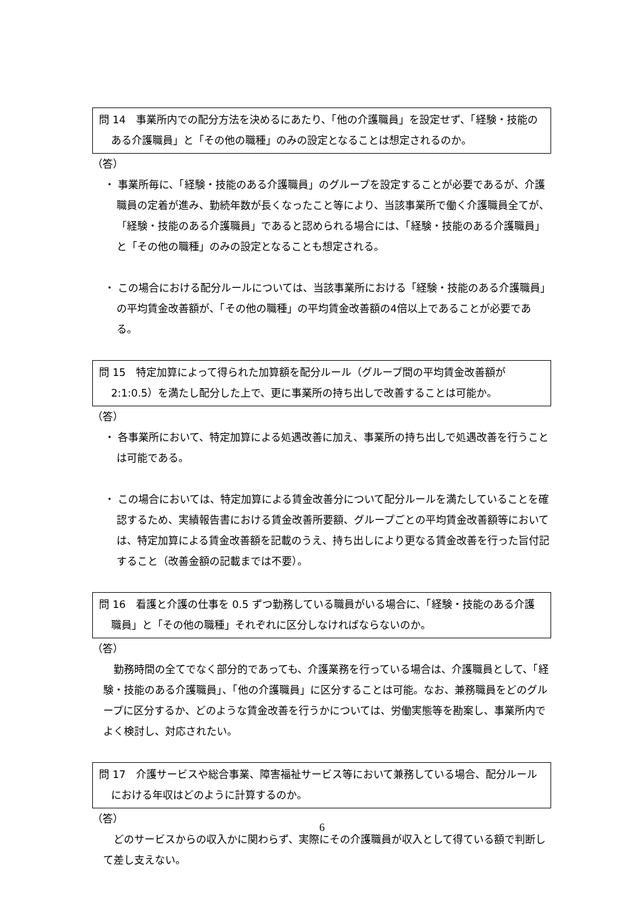問 14　事業所内での配分方法を決めるにあたり、「他の介護職員」を設定せず、「経験・技能のある介護職員」と「その他の職種」のみの設定となることは想定されるのか。
（答）
・ 事業所毎に、「経験・技能のある介護職員」のグループを設定することが必要であるが、介護職員の定着が進み、勤続年数が長くなったこと等により、当該事業所で働く介護職員全てが、「経験・技能のある介護職員」であると認められる場合には、「経験・技能のある介護職員」と「その他の職種」のみの設定となることも想定される。
・ この場合における配分ルールについては、当該事業所における「経験・技能のある介護職員」の平均賃金改善額が、「その他の職種」の平均賃金改善額の4倍以上であることが必要である。
問 15　特定加算によって得られた加算額を配分ルール（グループ間の平均賃金改善額が 2:1:0.5）を満たし配分した上で、更に事業所の持ち出しで改善することは可能か。
（答）
・ 各事業所において、特定加算による処遇改善に加え、事業所の持ち出しで処遇改善を行うことは可能である。
・ この場合においては、特定加算による賃金改善分について配分ルールを満たしていることを確認するため、実績報告書における賃金改善所要額、グループごとの平均賃金改善額等においては、特定加算による賃金改善額を記載のうえ、持ち出しにより更なる賃金改善を行った旨付記すること（改善金額の記載までは不要）。
問 16　看護と介護の仕事を 0.5 ずつ勤務している職員がいる場合に、「経験・技能のある介護職員」と「その他の職種」それぞれに区分しなければならないのか。
（答）
勤務時間の全てでなく部分的であっても、介護業務を行っている場合は、介護職員として、「経験・技能のある介護職員」、「他の介護職員」に区分することは可能。なお、兼務職員をどのグループに区分するか、どのような賃金改善を行うかについては、労働実態等を勘案し、事業所内でよく検討し、対応されたい。
問 17　介護サービスや総合事業、障害福祉サービス等において兼務している場合、配分ルールにおける年収はどのように計算するのか。
（答）
どのサービスからの収入かに関わらず、実際にその介護職員が収入として得ている額で判断して差し支えない。
6